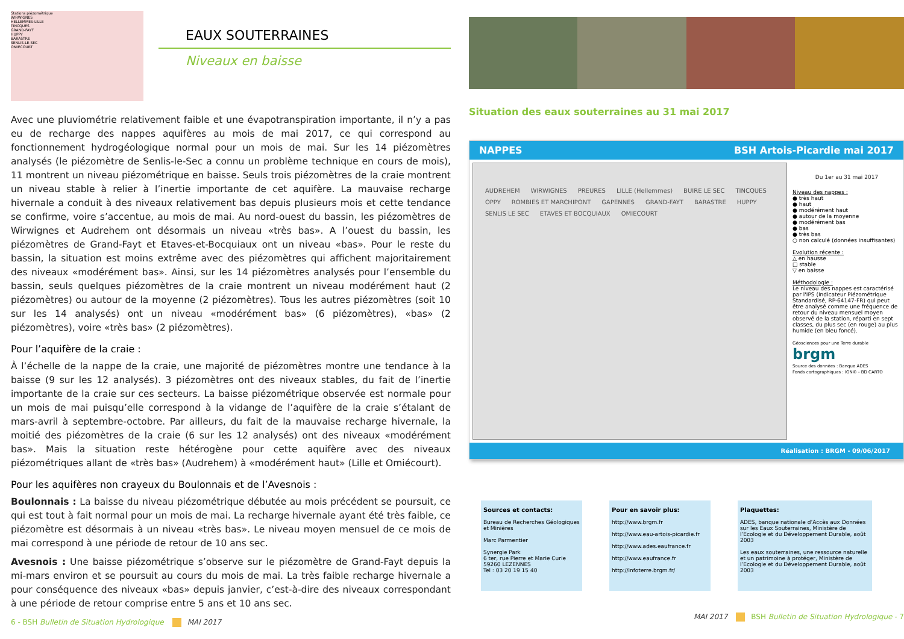Stations piézométrique
WIRWIGNES
HELLEMMES-LILLE
TINCQUES
GRAND-FAYT
HUPPY
BARASTRE
SENLIS-LE-SEC
OMIECOURT
EAUX SOUTERRAINES
Niveaux en baisse
Avec une pluviométrie relativement faible et une évapotranspiration importante, il n’y a pas eu de recharge des nappes aquifères au mois de mai 2017, ce qui correspond au fonctionnement hydrogéologique normal pour un mois de mai. Sur les 14 piézomètres analysés (le piézomètre de Senlis-le-Sec a connu un problème technique en cours de mois), 11 montrent un niveau piézométrique en baisse. Seuls trois piézomètres de la craie montrent un niveau stable à relier à l’inertie importante de cet aquifère. La mauvaise recharge hivernale a conduit à des niveaux relativement bas depuis plusieurs mois et cette tendance se confirme, voire s’accentue, au mois de mai. Au nord-ouest du bassin, les piézomètres de Wirwignes et Audrehem ont désormais un niveau «très bas». A l’ouest du bassin, les piézomètres de Grand-Fayt et Etaves-et-Bocquiaux ont un niveau «bas». Pour le reste du bassin, la situation est moins extrême avec des piézomètres qui affichent majoritairement des niveaux «modérément bas». Ainsi, sur les 14 piézomètres analysés pour l’ensemble du bassin, seuls quelques piézomètres de la craie montrent un niveau modérément haut (2 piézomètres) ou autour de la moyenne (2 piézomètres). Tous les autres piézomètres (soit 10 sur les 14 analysés) ont un niveau «modérément bas» (6 piézomètres), «bas» (2 piézomètres), voire «très bas» (2 piézomètres).
Pour l’aquifère de la craie :
À l’échelle de la nappe de la craie, une majorité de piézomètres montre une tendance à la baisse (9 sur les 12 analysés). 3 piézomètres ont des niveaux stables, du fait de l’inertie importante de la craie sur ces secteurs. La baisse piézométrique observée est normale pour un mois de mai puisqu’elle correspond à la vidange de l’aquifère de la craie s’étalant de mars-avril à septembre-octobre. Par ailleurs, du fait de la mauvaise recharge hivernale, la moitié des piézomètres de la craie (6 sur les 12 analysés) ont des niveaux «modérément bas». Mais la situation reste hétérogène pour cette aquifère avec des niveaux piézométriques allant de «très bas» (Audrehem) à «modérément haut» (Lille et Omiécourt).
Pour les aquifères non crayeux du Boulonnais et de l’Avesnois :
Boulonnais : La baisse du niveau piézométrique débutée au mois précédent se poursuit, ce qui est tout à fait normal pour un mois de mai. La recharge hivernale ayant été très faible, ce piézomètre est désormais à un niveau «très bas». Le niveau moyen mensuel de ce mois de mai correspond à une période de retour de 10 ans sec.
Avesnois : Une baisse piézométrique s’observe sur le piézomètre de Grand-Fayt depuis la mi-mars environ et se poursuit au cours du mois de mai. La très faible recharge hivernale a pour conséquence des niveaux «bas» depuis janvier, c’est-à-dire des niveaux correspondant à une période de retour comprise entre 5 ans et 10 ans sec.
6 - BSH Bulletin de Situation Hydrologique MAI 2017
Situation des eaux souterraines au 31 mai 2017
NAPPES BSH Artois-Picardie mai 2017
AUDREHEM WIRWIGNES PREURES LILLE (Hellemmes) BUIRE LE SEC TINCQUES OPPY ROMBIES ET MARCHIPONT GAPENNES GRAND-FAYT BARASTRE HUPPY SENLIS LE SEC ETAVES ET BOCQUIAUX OMIECOURT
Du 1er au 31 mai 2017
Niveau des nappes :
● très haut
● haut
● modérément haut
● autour de la moyenne
● modérément bas
● bas
● très bas
○ non calculé (données insuffisantes)
Evolution récente :
△ en hausse
□ stable
▽ en baisse
Méthodologie :
Le niveau des nappes est caractérisé par l'IPS (Indicateur Piézométrique Standardisé, RP-64147-FR) qui peut être analysé comme une fréquence de retour du niveau mensuel moyen observé de la station, réparti en sept classes, du plus sec (en rouge) au plus humide (en bleu foncé).
Géosciences pour une Terre durable
brgm
Source des données : Banque ADES
Fonds cartographiques : IGN© - BD CARTO
Réalisation : BRGM - 09/06/2017
Sources et contacts:
Bureau de Recherches Géologiques et Minières
Marc Parmentier
Synergie Park
6 ter, rue Pierre et Marie Curie
59260 LEZENNES
Tel : 03 20 19 15 40
Pour en savoir plus:
http://www.brgm.fr
http://www.eau-artois-picardie.fr
http://www.ades.eaufrance.fr
http://www.eaufrance.fr
http://infoterre.brgm.fr/
Plaquettes:
ADES, banque nationale d’Accès aux Données sur les Eaux Souterraines, Ministère de l’Ecologie et du Développement Durable, août 2003
Les eaux souterraines, une ressource naturelle et un patrimoine à protéger, Ministère de l’Ecologie et du Développement Durable, août 2003
MAI 2017 BSH Bulletin de Situation Hydrologique - 7